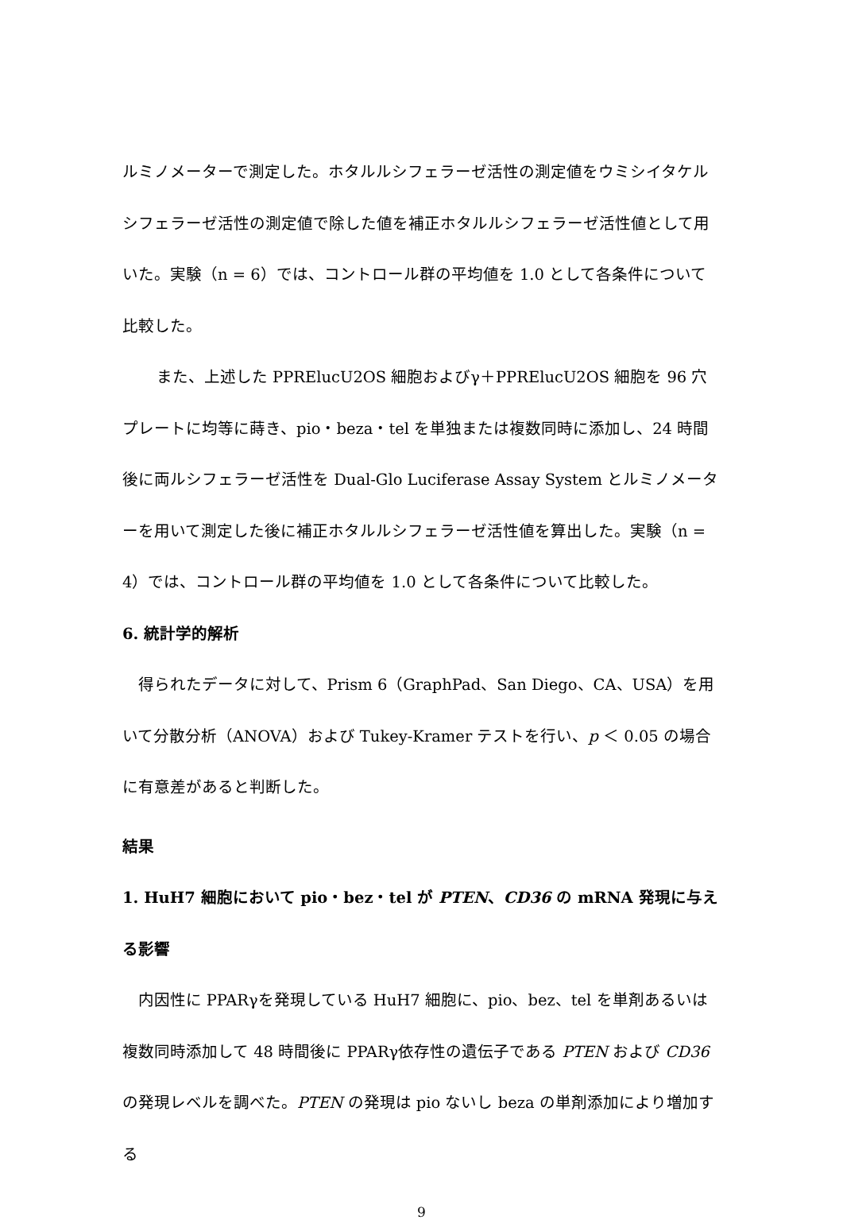ルミノメーターで測定した。ホタルルシフェラーゼ活性の測定値をウミシイタケルシフェラーゼ活性の測定値で除した値を補正ホタルルシフェラーゼ活性値として用いた。実験（n = 6）では、コントロール群の平均値を 1.0 として各条件について比較した。
また、上述した PPRElucU2OS 細胞およびγ＋PPRElucU2OS 細胞を 96 穴プレートに均等に蒔き、pio・beza・tel を単独または複数同時に添加し、24 時間後に両ルシフェラーゼ活性を Dual-Glo Luciferase Assay System とルミノメーターを用いて測定した後に補正ホタルルシフェラーゼ活性値を算出した。実験（n = 4）では、コントロール群の平均値を 1.0 として各条件について比較した。
6. 統計学的解析
得られたデータに対して、Prism 6（GraphPad、San Diego、CA、USA）を用いて分散分析（ANOVA）および Tukey-Kramer テストを行い、p ＜ 0.05 の場合に有意差があると判断した。
結果
1. HuH7 細胞において pio・bez・tel が PTEN、CD36 の mRNA 発現に与える影響
内因性に PPARγを発現している HuH7 細胞に、pio、bez、tel を単剤あるいは複数同時添加して 48 時間後に PPARγ依存性の遺伝子である PTEN および CD36 の発現レベルを調べた。PTEN の発現は pio ないし beza の単剤添加により増加する
9